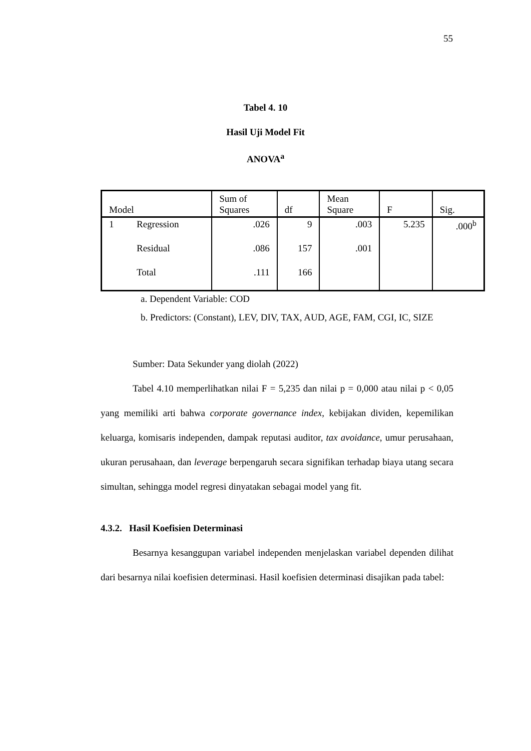55
Tabel 4. 10
Hasil Uji Model Fit
ANOVA<sup>a</sup>
| Model | | Sum of Squares | df | Mean Square | F | Sig. |
| --- | --- | --- | --- | --- | --- | --- |
| 1 | Regression | .026 | 9 | .003 | 5.235 | .000<sup>b</sup> |
| | Residual | .086 | 157 | .001 | | |
| | Total | .111 | 166 | | | |
a. Dependent Variable: COD
b. Predictors: (Constant), LEV, DIV, TAX, AUD, AGE, FAM, CGI, IC, SIZE
Sumber: Data Sekunder yang diolah (2022)
Tabel 4.10 memperlihatkan nilai F = 5,235 dan nilai p = 0,000 atau nilai p < 0,05 yang memiliki arti bahwa corporate governance index, kebijakan dividen, kepemilikan keluarga, komisaris independen, dampak reputasi auditor, tax avoidance, umur perusahaan, ukuran perusahaan, dan leverage berpengaruh secara signifikan terhadap biaya utang secara simultan, sehingga model regresi dinyatakan sebagai model yang fit.
4.3.2. Hasil Koefisien Determinasi
Besarnya kesanggupan variabel independen menjelaskan variabel dependen dilihat dari besarnya nilai koefisien determinasi. Hasil koefisien determinasi disajikan pada tabel: